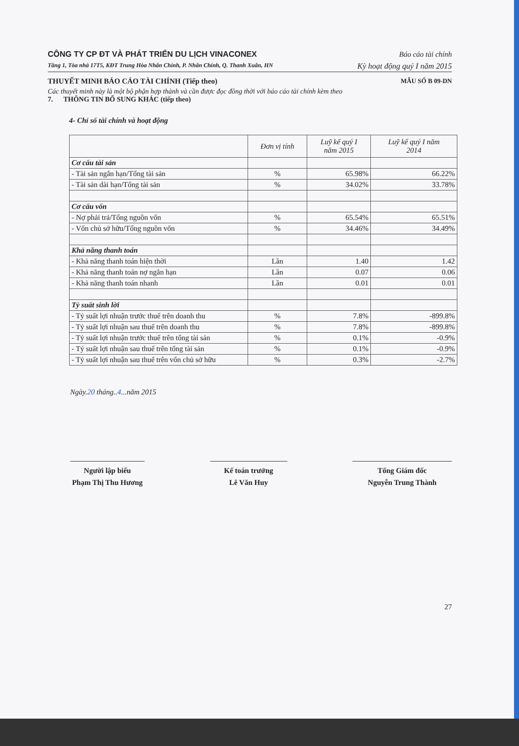CÔNG TY CP ĐT VÀ PHÁT TRIỂN DU LỊCH VINACONEX Báo cáo tài chính
Tầng 1, Tòa nhà 17T5, KĐT Trung Hòa Nhân Chính, P. Nhân Chính, Q. Thanh Xuân, HN Kỳ hoạt động quý I năm 2015
THUYẾT MINH BÁO CÁO TÀI CHÍNH (Tiếp theo) MẪU SỐ B 09-DN
Các thuyết minh này là một bộ phận hợp thành và cần được đọc đồng thời với báo cáo tài chính kèm theo
7. THÔNG TIN BỔ SUNG KHÁC (tiếp theo)
4- Chỉ số tài chính và hoạt động
| | Đơn vị tính | Luỹ kế quý I năm 2015 | Luỹ kế quý I năm 2014 |
| --- | --- | --- | --- |
| Cơ cấu tài sản | | | |
| - Tài sản ngắn hạn/Tổng tài sản | % | 65.98% | 66.22% |
| - Tài sản dài hạn/Tổng tài sản | % | 34.02% | 33.78% |
| Cơ cấu vốn | | | |
| - Nợ phải trả/Tổng nguồn vốn | % | 65.54% | 65.51% |
| - Vốn chủ sở hữu/Tổng nguồn vốn | % | 34.46% | 34.49% |
| Khả năng thanh toán | | | |
| - Khả năng thanh toán hiện thời | Lần | 1.40 | 1.42 |
| - Khả năng thanh toán nợ ngắn hạn | Lần | 0.07 | 0.06 |
| - Khả năng thanh toán nhanh | Lần | 0.01 | 0.01 |
| Tỷ suất sinh lời | | | |
| - Tỷ suất lợi nhuận trước thuế trên doanh thu | % | 7.8% | -899.8% |
| - Tỷ suất lợi nhuận sau thuế trên doanh thu | % | 7.8% | -899.8% |
| - Tỷ suất lợi nhuận trước thuế trên tổng tài sản | % | 0.1% | -0.9% |
| - Tỷ suất lợi nhuận sau thuế trên tổng tài sản | % | 0.1% | -0.9% |
| - Tỷ suất lợi nhuận sau thuế trên vốn chủ sở hữu | % | 0.3% | -2.7% |
Ngày.20 tháng..4...năm 2015
Người lập biểu
Phạm Thị Thu Hương
Kế toán trưởng
Lê Văn Huy
Tổng Giám đốc
Nguyễn Trung Thành
27